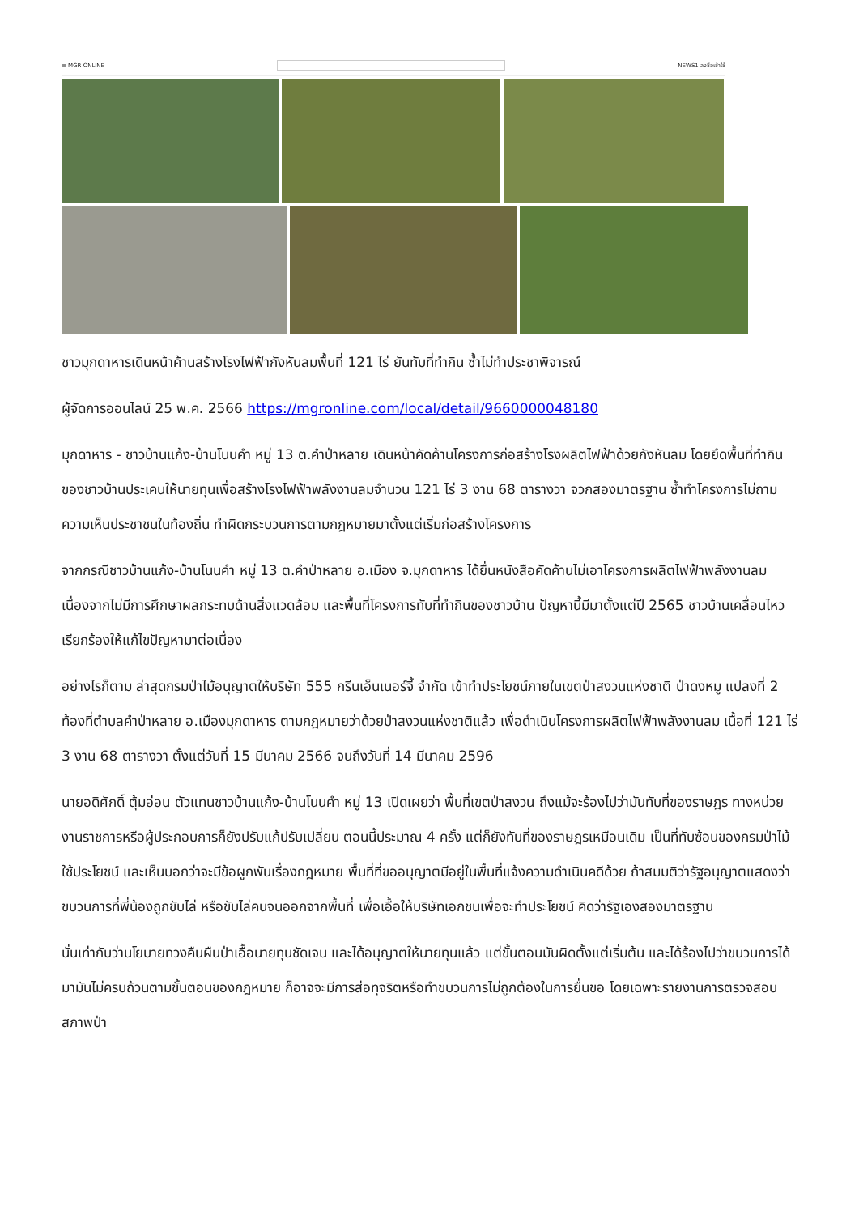≡ MGR ONLINE NEWS1 ลงชื่อเข้าใช้
ชาวมุกดาหารเดินหน้าค้านสร้างโรงไฟฟ้ากังหันลมพื้นที่ 121 ไร่ ยันทับที่ทำกิน ซ้ำไม่ทำประชาพิจารณ์
ผู้จัดการออนไลน์ 25 พ.ค. 2566 https://mgronline.com/local/detail/9660000048180
มุกดาหาร - ชาวบ้านแก้ง-บ้านโนนคำ หมู่ 13 ต.คำป่าหลาย เดินหน้าคัดค้านโครงการก่อสร้างโรงผลิตไฟฟ้าด้วยกังหันลม โดยยึดพื้นที่ทำกินของชาวบ้านประเคนให้นายทุนเพื่อสร้างโรงไฟฟ้าพลังงานลมจำนวน 121 ไร่ 3 งาน 68 ตารางวา จวกสองมาตรฐาน ซ้ำทำโครงการไม่ถามความเห็นประชาชนในท้องถิ่น ทำผิดกระบวนการตามกฎหมายมาตั้งแต่เริ่มก่อสร้างโครงการ
จากกรณีชาวบ้านแก้ง-บ้านโนนคำ หมู่ 13 ต.คำป่าหลาย อ.เมือง จ.มุกดาหาร ได้ยื่นหนังสือคัดค้านไม่เอาโครงการผลิตไฟฟ้าพลังงานลม เนื่องจากไม่มีการศึกษาผลกระทบด้านสิ่งแวดล้อม และพื้นที่โครงการทับที่ทำกินของชาวบ้าน ปัญหานี้มีมาตั้งแต่ปี 2565 ชาวบ้านเคลื่อนไหวเรียกร้องให้แก้ไขปัญหามาต่อเนื่อง
อย่างไรก็ตาม ล่าสุดกรมป่าไม้อนุญาตให้บริษัท 555 กรีนเอ็นเนอร์จี้ จำกัด เข้าทำประโยชน์ภายในเขตป่าสงวนแห่งชาติ ป่าดงหมู แปลงที่ 2 ท้องที่ตำบลคำป่าหลาย อ.เมืองมุกดาหาร ตามกฎหมายว่าด้วยป่าสงวนแห่งชาติแล้ว เพื่อดำเนินโครงการผลิตไฟฟ้าพลังงานลม เนื้อที่ 121 ไร่ 3 งาน 68 ตารางวา ตั้งแต่วันที่ 15 มีนาคม 2566 จนถึงวันที่ 14 มีนาคม 2596
นายอดิศักดิ์ ตุ้มอ่อน ตัวแทนชาวบ้านแก้ง-บ้านโนนคำ หมู่ 13 เปิดเผยว่า พื้นที่เขตป่าสงวน ถึงแม้จะร้องไปว่ามันทับที่ของราษฎร ทางหน่วยงานราชการหรือผู้ประกอบการก็ยังปรับแก้ปรับเปลี่ยน ตอนนี้ประมาณ 4 ครั้ง แต่ก็ยังทับที่ของราษฎรเหมือนเดิม เป็นที่ทับซ้อนของกรมป่าไม้ใช้ประโยชน์ และเห็นบอกว่าจะมีข้อผูกพันเรื่องกฎหมาย พื้นที่ที่ขออนุญาตมีอยู่ในพื้นที่แจ้งความดำเนินคดีด้วย ถ้าสมมติว่ารัฐอนุญาตแสดงว่าขบวนการที่พี่น้องถูกขับไล่ หรือขับไล่คนจนออกจากพื้นที่ เพื่อเอื้อให้บริษัทเอกชนเพื่อจะทำประโยชน์ คิดว่ารัฐเองสองมาตรฐาน
นั่นเท่ากับว่านโยบายทวงคืนผืนป่าเอื้อนายทุนชัดเจน และได้อนุญาตให้นายทุนแล้ว แต่ขั้นตอนมันผิดตั้งแต่เริ่มต้น และได้ร้องไปว่าขบวนการได้มามันไม่ครบถ้วนตามขั้นตอนของกฎหมาย ก็อาจจะมีการส่อทุจริตหรือทำขบวนการไม่ถูกต้องในการยื่นขอ โดยเฉพาะรายงานการตรวจสอบสภาพป่า